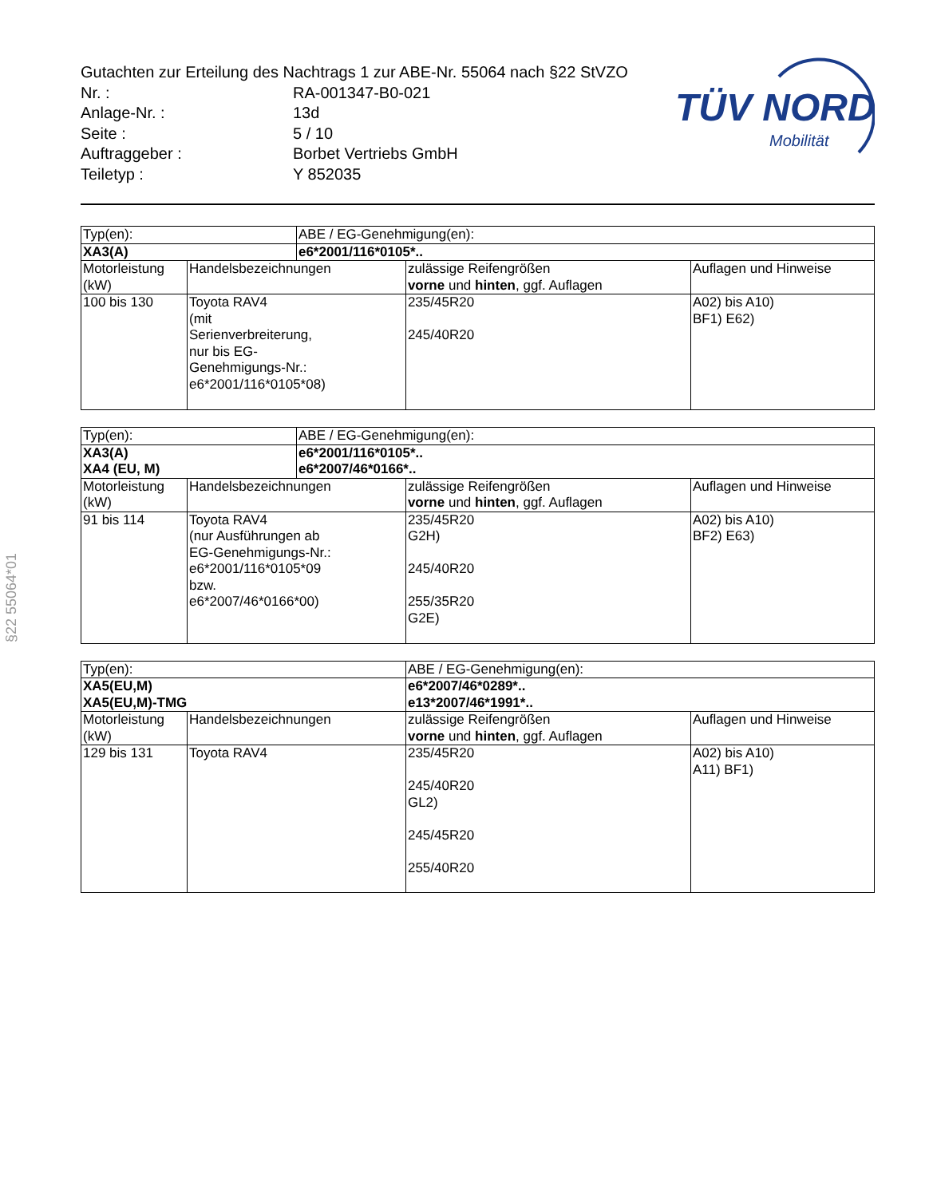§22 55064*01
TÜV NORD
Mobilität
| Gutachten zur Erteilung des Nachtrags 1 zur ABE-Nr. 55064 nach §22 StVZO | |
| Nr. : | RA-001347-B0-021 |
| Anlage-Nr. : | 13d |
| Seite : | 5 / 10 |
| Auftraggeber : | Borbet Vertriebs GmbH |
| Teiletyp : | Y 852035 |
| Typ(en): | | ABE / EG-Genehmigung(en): | | |
| XA3(A) | | e6*2001/116*0105*.. | | |
| Motorleistung (kW) | Handelsbezeichnungen | | zulässige Reifengrößen vorne und hinten , ggf. Auflagen | Auflagen und Hinweise |
| 100 bis 130 | Toyota RAV4 (mit Serienverbreiterung, nur bis EG- Genehmigungs-Nr.: e6*2001/116*0105*08) | | 235/45R20 245/40R20 | A02) bis A10) BF1) E62) |
| Typ(en): | | ABE / EG-Genehmigung(en): | | |
| XA3(A) XA4 (EU, M) | | e6*2001/116*0105*.. e6*2007/46*0166*.. | | |
| Motorleistung (kW) | Handelsbezeichnungen | | zulässige Reifengrößen vorne und hinten , ggf. Auflagen | Auflagen und Hinweise |
| 91 bis 114 | Toyota RAV4 (nur Ausführungen ab EG-Genehmigungs-Nr.: e6*2001/116*0105*09 bzw. e6*2007/46*0166*00) | | 235/45R20 G2H) 245/40R20 255/35R20 G2E) | A02) bis A10) BF2) E63) |
| Typ(en): | | ABE / EG-Genehmigung(en): | | |
| XA5(EU,M) XA5(EU,M)-TMG | | e6*2007/46*0289*.. e13*2007/46*1991*.. | | |
| Motorleistung (kW) | Handelsbezeichnungen | | zulässige Reifengrößen vorne und hinten , ggf. Auflagen | Auflagen und Hinweise |
| 129 bis 131 | Toyota RAV4 | | 235/45R20 245/40R20 GL2) 245/45R20 255/40R20 | A02) bis A10) A11) BF1) |